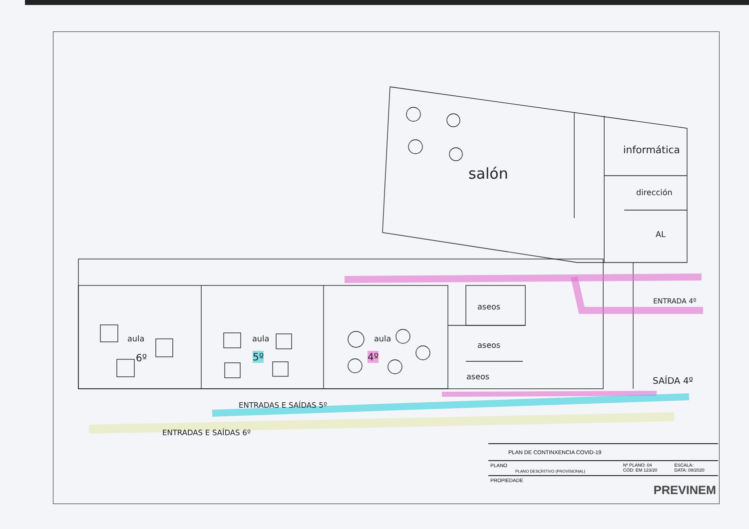informática
salón
dirección
AL
aseos
aseos
aseos
aula
6º
aula
5º
aula
4º
ENTRADA 4º
SAÍDA 4º
ENTRADAS E SAÍDAS 5º
ENTRADAS E SAÍDAS 6º
| PLAN DE CONTINXENCIA COVID-19 | | |
| PLANO PLANO DESCRITIVO (PROVISIONAL) | Nº PLANO: 04 CÓD: EM 123/20 | ESCALA: DATA: 08/2020 |
| PROPIEDADE PREVINEM | | |